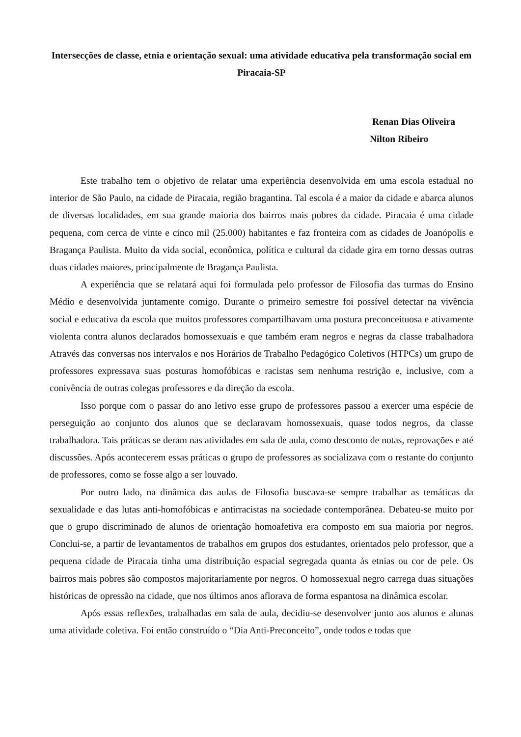Intersecções de classe, etnia e orientação sexual: uma atividade educativa pela transformação social em Piracaia-SP
Renan Dias Oliveira
Nilton Ribeiro
Este trabalho tem o objetivo de relatar uma experiência desenvolvida em uma escola estadual no interior de São Paulo, na cidade de Piracaia, região bragantina. Tal escola é a maior da cidade e abarca alunos de diversas localidades, em sua grande maioria dos bairros mais pobres da cidade. Piracaia é uma cidade pequena, com cerca de vinte e cinco mil (25.000) habitantes e faz fronteira com as cidades de Joanópolis e Bragança Paulista. Muito da vida social, econômica, política e cultural da cidade gira em torno dessas outras duas cidades maiores, principalmente de Bragança Paulista.
A experiência que se relatará aqui foi formulada pelo professor de Filosofia das turmas do Ensino Médio e desenvolvida juntamente comigo. Durante o primeiro semestre foi possível detectar na vivência social e educativa da escola que muitos professores compartilhavam uma postura preconceituosa e ativamente violenta contra alunos declarados homossexuais e que também eram negros e negras da classe trabalhadora Através das conversas nos intervalos e nos Horários de Trabalho Pedagógico Coletivos (HTPCs) um grupo de professores expressava suas posturas homofóbicas e racistas sem nenhuma restrição e, inclusive, com a conivência de outras colegas professores e da direção da escola.
Isso porque com o passar do ano letivo esse grupo de professores passou a exercer uma espécie de perseguição ao conjunto dos alunos que se declaravam homossexuais, quase todos negros, da classe trabalhadora. Tais práticas se deram nas atividades em sala de aula, como desconto de notas, reprovações e até discussões. Após acontecerem essas práticas o grupo de professores as socializava com o restante do conjunto de professores, como se fosse algo a ser louvado.
Por outro lado, na dinâmica das aulas de Filosofia buscava-se sempre trabalhar as temáticas da sexualidade e das lutas anti-homofóbicas e antirracistas na sociedade contemporânea. Debateu-se muito por que o grupo discriminado de alunos de orientação homoafetiva era composto em sua maioria por negros. Conclui-se, a partir de levantamentos de trabalhos em grupos dos estudantes, orientados pelo professor, que a pequena cidade de Piracaia tinha uma distribuição espacial segregada quanta às etnias ou cor de pele. Os bairros mais pobres são compostos majoritariamente por negros. O homossexual negro carrega duas situações históricas de opressão na cidade, que nos últimos anos aflorava de forma espantosa na dinâmica escolar.
Após essas reflexões, trabalhadas em sala de aula, decidiu-se desenvolver junto aos alunos e alunas uma atividade coletiva. Foi então construído o “Dia Anti-Preconceito”, onde todos e todas que